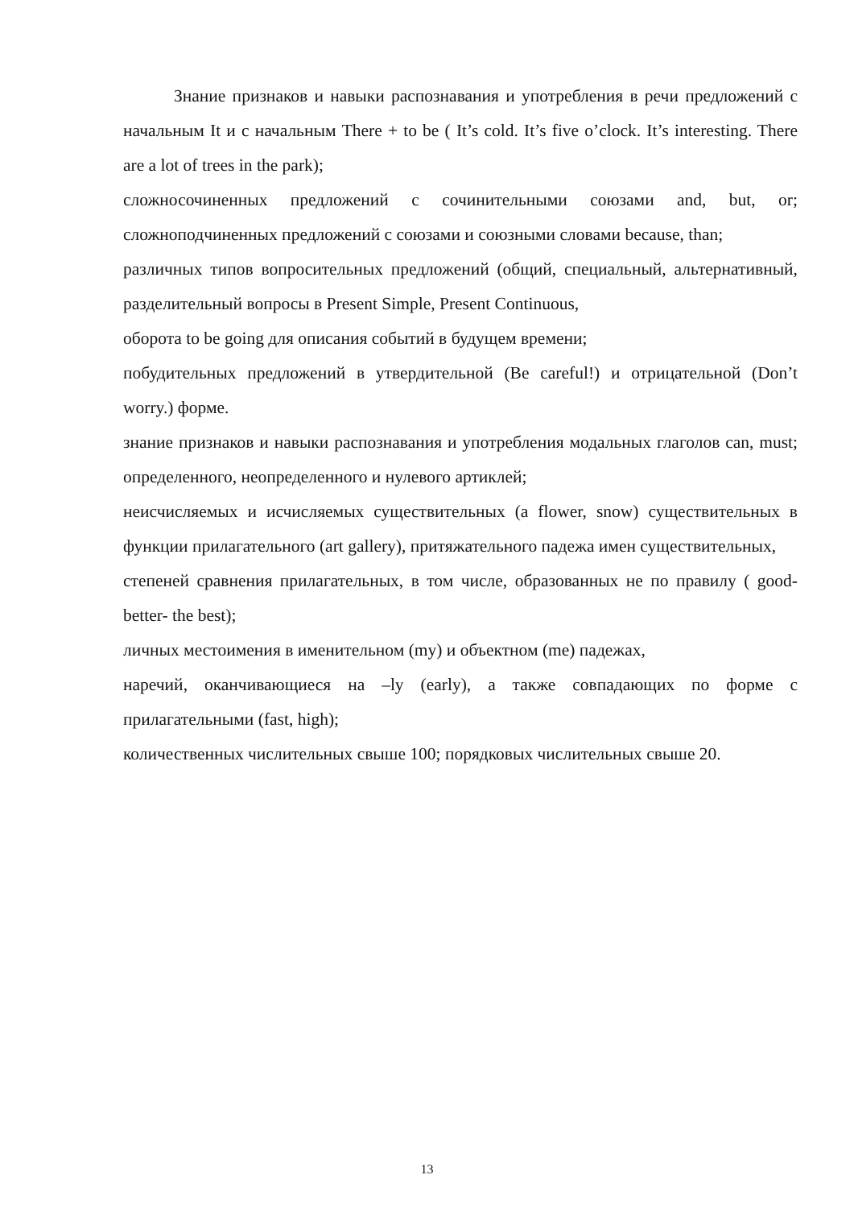Знание признаков и навыки распознавания и употребления в речи предложений с начальным It и с начальным There + to be ( It’s cold. It’s five o’clock. It’s interesting. There are a lot of trees in the park);
сложносочиненных предложений с сочинительными союзами and, but, or; сложноподчиненных предложений с союзами и союзными словами because, than;
различных типов вопросительных предложений (общий, специальный, альтернативный, разделительный вопросы в Present Simple, Present Continuous,
оборота to be going для описания событий в будущем времени;
побудительных предложений в утвердительной (Be careful!) и отрицательной (Don’t worry.) форме.
знание признаков и навыки распознавания и употребления модальных глаголов can, must; определенного, неопределенного и нулевого артиклей;
неисчисляемых и исчисляемых существительных (a flower, snow) существительных в функции прилагательного (art gallery), притяжательного падежа имен существительных,
степеней сравнения прилагательных, в том числе, образованных не по правилу ( good-better- the best);
личных местоимения в именительном (my) и объектном (me) падежах,
наречий, оканчивающиеся на –ly (early), а также совпадающих по форме с прилагательными (fast, high);
количественных числительных свыше 100; порядковых числительных свыше 20.
13